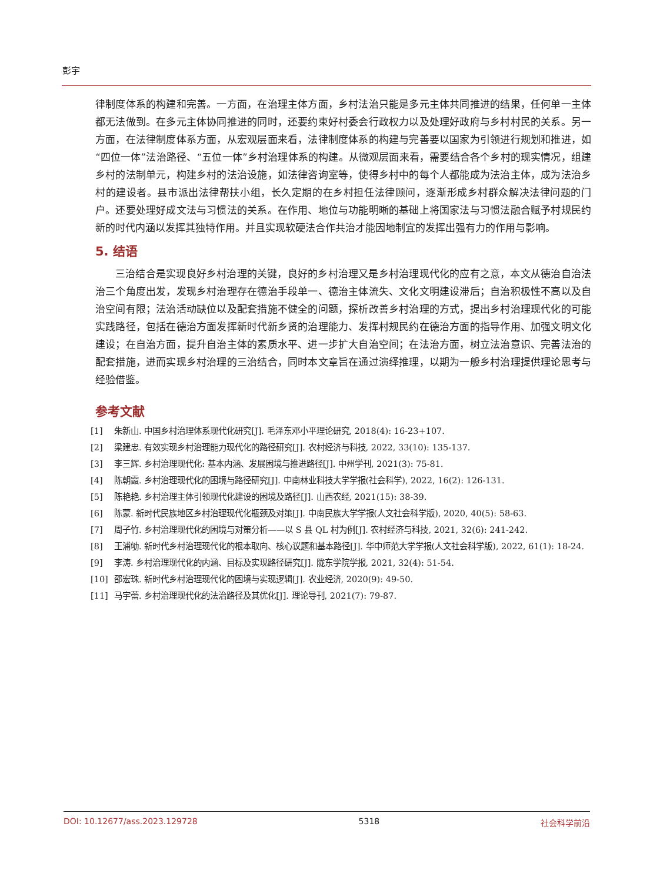彭宇
律制度体系的构建和完善。一方面，在治理主体方面，乡村法治只能是多元主体共同推进的结果，任何单一主体都无法做到。在多元主体协同推进的同时，还要约束好村委会行政权力以及处理好政府与乡村村民的关系。另一方面，在法律制度体系方面，从宏观层面来看，法律制度体系的构建与完善要以国家为引领进行规划和推进，如“四位一体”法治路径、“五位一体”乡村治理体系的构建。从微观层面来看，需要结合各个乡村的现实情况，组建乡村的法制单元，构建乡村的法治设施，如法律咨询室等，使得乡村中的每个人都能成为法治主体，成为法治乡村的建设者。县市派出法律帮扶小组，长久定期的在乡村担任法律顾问，逐渐形成乡村群众解决法律问题的门户。还要处理好成文法与习惯法的关系。在作用、地位与功能明晰的基础上将国家法与习惯法融合赋予村规民约新的时代内涵以发挥其独特作用。并且实现软硬法合作共治才能因地制宜的发挥出强有力的作用与影响。
5. 结语
三治结合是实现良好乡村治理的关键，良好的乡村治理又是乡村治理现代化的应有之意，本文从德治自治法治三个角度出发，发现乡村治理存在德治手段单一、德治主体流失、文化文明建设滞后；自治积极性不高以及自治空间有限；法治活动缺位以及配套措施不健全的问题，探析改善乡村治理的方式，提出乡村治理现代化的可能实践路径，包括在德治方面发挥新时代新乡贤的治理能力、发挥村规民约在德治方面的指导作用、加强文明文化建设；在自治方面，提升自治主体的素质水平、进一步扩大自治空间；在法治方面，树立法治意识、完善法治的配套措施，进而实现乡村治理的三治结合，同时本文章旨在通过演绎推理，以期为一般乡村治理提供理论思考与经验借鉴。
参考文献
[1] 朱新山. 中国乡村治理体系现代化研究[J]. 毛泽东邓小平理论研究, 2018(4): 16-23+107.
[2] 梁建忠. 有效实现乡村治理能力现代化的路径研究[J]. 农村经济与科技, 2022, 33(10): 135-137.
[3] 李三辉. 乡村治理现代化: 基本内涵、发展困境与推进路径[J]. 中州学刊, 2021(3): 75-81.
[4] 陈朝霞. 乡村治理现代化的困境与路径研究[J]. 中南林业科技大学学报(社会科学), 2022, 16(2): 126-131.
[5] 陈艳艳. 乡村治理主体引领现代化建设的困境及路径[J]. 山西农经, 2021(15): 38-39.
[6] 陈蒙. 新时代民族地区乡村治理现代化瓶颈及对策[J]. 中南民族大学学报(人文社会科学版), 2020, 40(5): 58-63.
[7] 周子竹. 乡村治理现代化的困境与对策分析——以 S 县 QL 村为例[J]. 农村经济与科技, 2021, 32(6): 241-242.
[8] 王浦劬. 新时代乡村治理现代化的根本取向、核心议题和基本路径[J]. 华中师范大学学报(人文社会科学版), 2022, 61(1): 18-24.
[9] 李涛. 乡村治理现代化的内涵、目标及实现路径研究[J]. 陇东学院学报, 2021, 32(4): 51-54.
[10] 邵宏珠. 新时代乡村治理现代化的困境与实现逻辑[J]. 农业经济, 2020(9): 49-50.
[11] 马宇蕾. 乡村治理现代化的法治路径及其优化[J]. 理论导刊, 2021(7): 79-87.
DOI: 10.12677/ass.2023.129728 5318 社会科学前沿